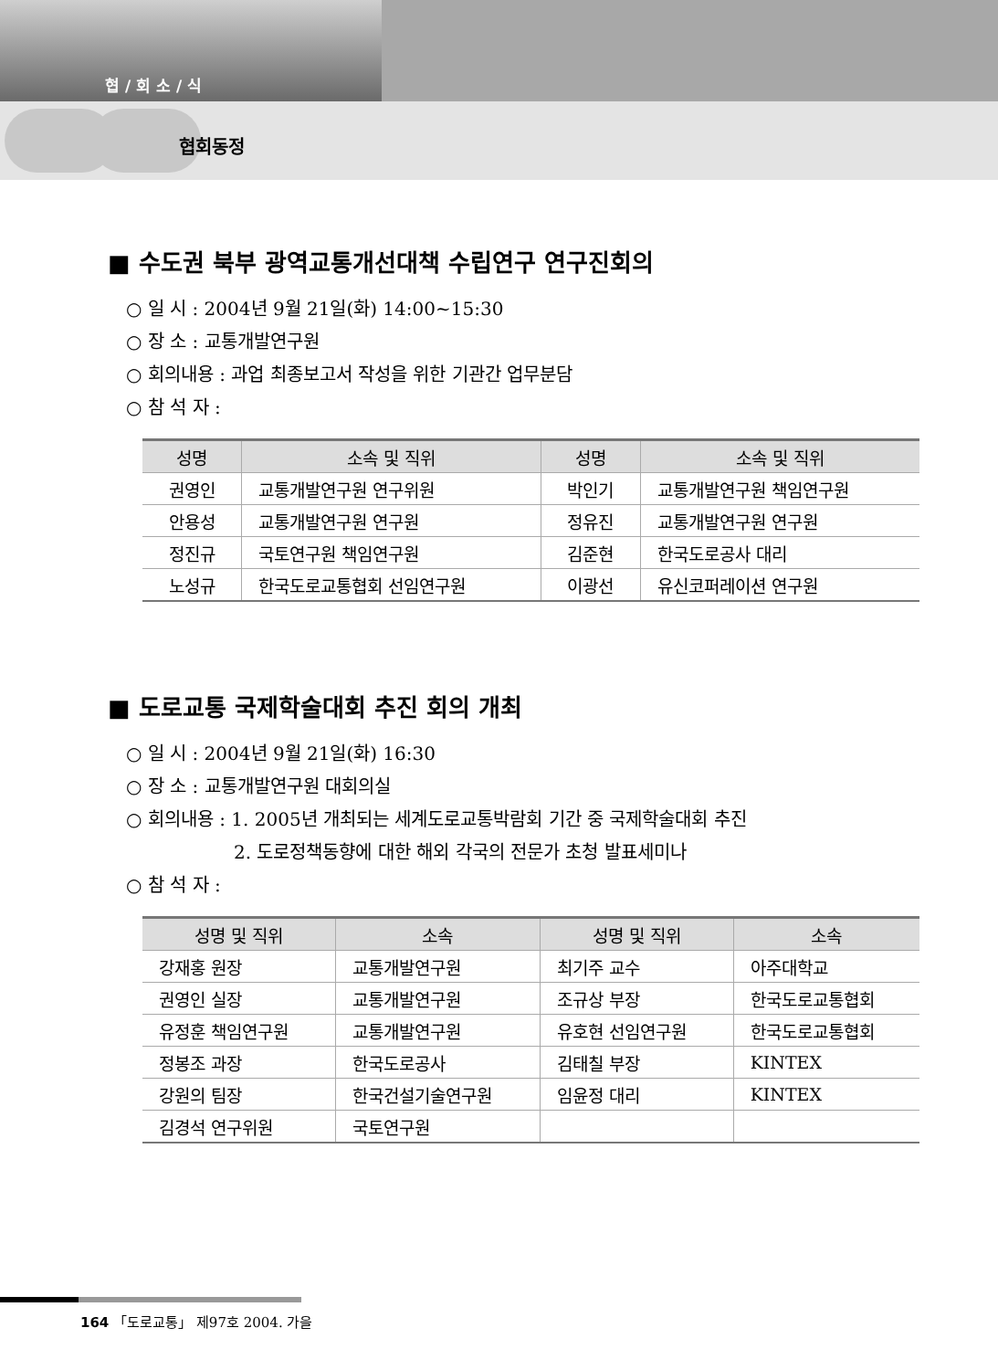협 / 회 소 / 식
협회동정
■ 수도권 북부 광역교통개선대책 수립연구 연구진회의
○ 일 시 : 2004년 9월 21일(화) 14:00~15:30
○ 장 소 : 교통개발연구원
○ 회의내용 : 과업 최종보고서 작성을 위한 기관간 업무분담
○ 참 석 자 :
| 성명 | 소속 및 직위 | 성명 | 소속 및 직위 |
| --- | --- | --- | --- |
| 권영인 | 교통개발연구원 연구위원 | 박인기 | 교통개발연구원 책임연구원 |
| 안용성 | 교통개발연구원 연구원 | 정유진 | 교통개발연구원 연구원 |
| 정진규 | 국토연구원 책임연구원 | 김준현 | 한국도로공사 대리 |
| 노성규 | 한국도로교통협회 선임연구원 | 이광선 | 유신코퍼레이션 연구원 |
■ 도로교통 국제학술대회 추진 회의 개최
○ 일 시 : 2004년 9월 21일(화) 16:30
○ 장 소 : 교통개발연구원 대회의실
○ 회의내용 : 1. 2005년 개최되는 세계도로교통박람회 기간 중 국제학술대회 추진
2. 도로정책동향에 대한 해외 각국의 전문가 초청 발표세미나
○ 참 석 자 :
| 성명 및 직위 | 소속 | 성명 및 직위 | 소속 |
| --- | --- | --- | --- |
| 강재홍 원장 | 교통개발연구원 | 최기주 교수 | 아주대학교 |
| 권영인 실장 | 교통개발연구원 | 조규상 부장 | 한국도로교통협회 |
| 유정훈 책임연구원 | 교통개발연구원 | 유호현 선임연구원 | 한국도로교통협회 |
| 정봉조 과장 | 한국도로공사 | 김태칠 부장 | KINTEX |
| 강원의 팀장 | 한국건설기술연구원 | 임윤정 대리 | KINTEX |
| 김경석 연구위원 | 국토연구원 | | |
164 「도로교통」 제97호 2004. 가을